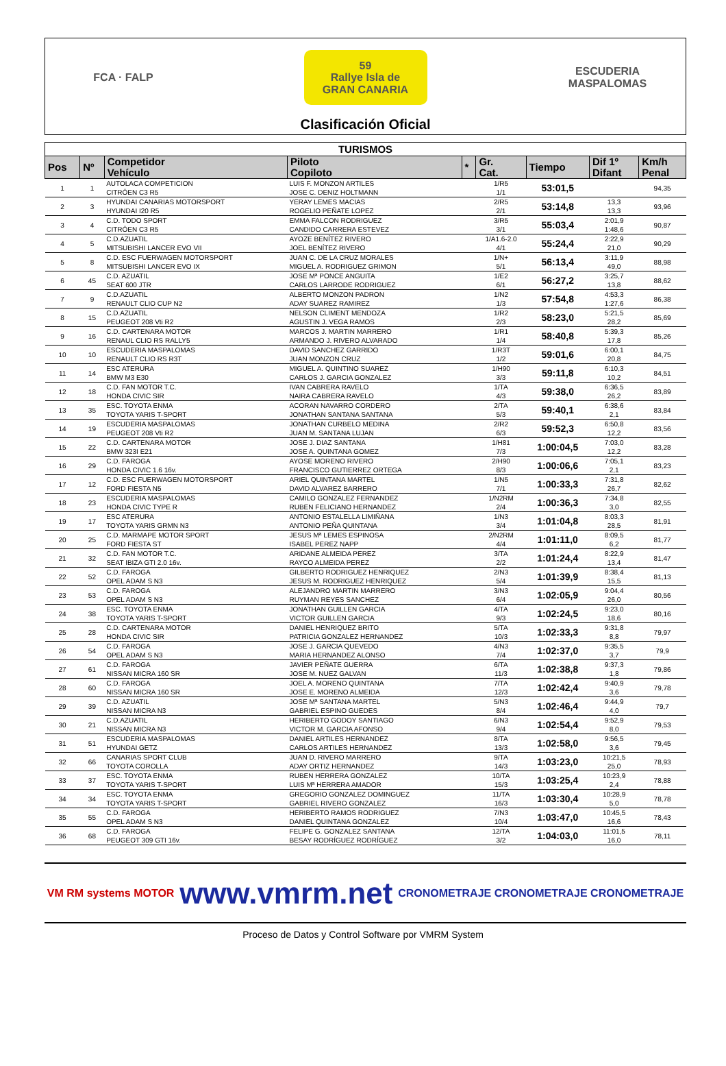FCA · FALP
59
Rallye Isla de
GRAN CANARIA
ESCUDERIA MASPALOMAS
Clasificación Oficial
| TURISMOS | | | | | | | | |
| Pos | Nº | Competidor Vehículo | Piloto Copiloto | * | Gr. Cat. | Tiempo | Dif 1º Difant | Km/h Penal |
| 1 | 1 | AUTOLACA COMPETICION CITRÖEN C3 R5 | LUIS F. MONZON ARTILES JOSE C. DENIZ HOLTMANN | | 1/R5 1/1 | 53:01,5 | | 94,35 |
| 2 | 3 | HYUNDAI CANARIAS MOTORSPORT HYUNDAI I20 R5 | YERAY LEMES MACIAS ROGELIO PEÑATE LOPEZ | | 2/R5 2/1 | 53:14,8 | 13,3 13,3 | 93,96 |
| 3 | 4 | C.D. TODO SPORT CITRÖEN C3 R5 | EMMA FALCON RODRIGUEZ CANDIDO CARRERA ESTEVEZ | | 3/R5 3/1 | 55:03,4 | 2:01,9 1:48,6 | 90,87 |
| 4 | 5 | C.D.AZUATIL MITSUBISHI LANCER EVO VII | AYOZE BENÍTEZ RIVERO JOEL BENÍTEZ RIVERO | | 1/A1.6-2.0 4/1 | 55:24,4 | 2:22,9 21,0 | 90,29 |
| 5 | 8 | C.D. ESC FUERWAGEN MOTORSPORT MITSUBISHI LANCER EVO IX | JUAN C. DE LA CRUZ MORALES MIGUEL A. RODRIGUEZ GRIMON | | 1/N+ 5/1 | 56:13,4 | 3:11,9 49,0 | 88,98 |
| 6 | 45 | C.D. AZUATIL SEAT 600 JTR | JOSE Mª PONCE ANGUITA CARLOS LARRODE RODRIGUEZ | | 1/E2 6/1 | 56:27,2 | 3:25,7 13,8 | 88,62 |
| 7 | 9 | C.D.AZUATIL RENAULT CLIO CUP N2 | ALBERTO MONZON PADRON ADAY SUAREZ RAMIREZ | | 1/N2 1/3 | 57:54,8 | 4:53,3 1:27,6 | 86,38 |
| 8 | 15 | C.D.AZUATIL PEUGEOT 208 Vti R2 | NELSON CLIMENT MENDOZA AGUSTIN J. VEGA RAMOS | | 1/R2 2/3 | 58:23,0 | 5:21,5 28,2 | 85,69 |
| 9 | 16 | C.D. CARTENARA MOTOR RENAUL CLIO RS RALLY5 | MARCOS J. MARTIN MARRERO ARMANDO J. RIVERO ALVARADO | | 1/R1 1/4 | 58:40,8 | 5:39,3 17,8 | 85,26 |
| 10 | 10 | ESCUDERIA MASPALOMAS RENAULT CLIO RS R3T | DAVID SANCHEZ GARRIDO JUAN MONZON CRUZ | | 1/R3T 1/2 | 59:01,6 | 6:00,1 20,8 | 84,75 |
| 11 | 14 | ESC ATERURA BMW M3 E30 | MIGUEL A. QUINTINO SUAREZ CARLOS J. GARCIA GONZALEZ | | 1/H90 3/3 | 59:11,8 | 6:10,3 10,2 | 84,51 |
| 12 | 18 | C.D. FAN MOTOR T.C. HONDA CIVIC SIR | IVAN CABRERA RAVELO NAIRA CABRERA RAVELO | | 1/TA 4/3 | 59:38,0 | 6:36,5 26,2 | 83,89 |
| 13 | 35 | ESC. TOYOTA ENMA TOYOTA YARIS T-SPORT | ACORAN NAVARRO CORDERO JONATHAN SANTANA SANTANA | | 2/TA 5/3 | 59:40,1 | 6:38,6 2,1 | 83,84 |
| 14 | 19 | ESCUDERIA MASPALOMAS PEUGEOT 208 Vti R2 | JONATHAN CURBELO MEDINA JUAN M. SANTANA LUJAN | | 2/R2 6/3 | 59:52,3 | 6:50,8 12,2 | 83,56 |
| 15 | 22 | C.D. CARTENARA MOTOR BMW 323I E21 | JOSE J. DIAZ SANTANA JOSE A. QUINTANA GOMEZ | | 1/H81 7/3 | 1:00:04,5 | 7:03,0 12,2 | 83,28 |
| 16 | 29 | C.D. FAROGA HONDA CIVIC 1.6 16v. | AYOSE MORENO RIVERO FRANCISCO GUTIERREZ ORTEGA | | 2/H90 8/3 | 1:00:06,6 | 7:05,1 2,1 | 83,23 |
| 17 | 12 | C.D. ESC FUERWAGEN MOTORSPORT FORD FIESTA N5 | ARIEL QUINTANA MARTEL DAVID ALVAREZ BARRERO | | 1/N5 7/1 | 1:00:33,3 | 7:31,8 26,7 | 82,62 |
| 18 | 23 | ESCUDERIA MASPALOMAS HONDA CIVIC TYPE R | CAMILO GONZALEZ FERNANDEZ RUBEN FELICIANO HERNANDEZ | | 1/N2RM 2/4 | 1:00:36,3 | 7:34,8 3,0 | 82,55 |
| 19 | 17 | ESC ATERURA TOYOTA YARIS GRMN N3 | ANTONIO ESTALELLA LIMIÑANA ANTONIO PEÑA QUINTANA | | 1/N3 3/4 | 1:01:04,8 | 8:03,3 28,5 | 81,91 |
| 20 | 25 | C.D. MARMAPE MOTOR SPORT FORD FIESTA ST | JESUS Mª LEMES ESPINOSA ISABEL PEREZ NAPP | | 2/N2RM 4/4 | 1:01:11,0 | 8:09,5 6,2 | 81,77 |
| 21 | 32 | C.D. FAN MOTOR T.C. SEAT IBIZA GTI 2.0 16v. | ARIDANE ALMEIDA PEREZ RAYCO ALMEIDA PEREZ | | 3/TA 2/2 | 1:01:24,4 | 8:22,9 13,4 | 81,47 |
| 22 | 52 | C.D. FAROGA OPEL ADAM S N3 | GILBERTO RODRIGUEZ HENRIQUEZ JESUS M. RODRIGUEZ HENRIQUEZ | | 2/N3 5/4 | 1:01:39,9 | 8:38,4 15,5 | 81,13 |
| 23 | 53 | C.D. FAROGA OPEL ADAM S N3 | ALEJANDRO MARTIN MARRERO RUYMAN REYES SANCHEZ | | 3/N3 6/4 | 1:02:05,9 | 9:04,4 26,0 | 80,56 |
| 24 | 38 | ESC. TOYOTA ENMA TOYOTA YARIS T-SPORT | JONATHAN GUILLEN GARCIA VICTOR GUILLEN GARCIA | | 4/TA 9/3 | 1:02:24,5 | 9:23,0 18,6 | 80,16 |
| 25 | 28 | C.D. CARTENARA MOTOR HONDA CIVIC SIR | DANIEL HENRIQUEZ BRITO PATRICIA GONZALEZ HERNANDEZ | | 5/TA 10/3 | 1:02:33,3 | 9:31,8 8,8 | 79,97 |
| 26 | 54 | C.D. FAROGA OPEL ADAM S N3 | JOSE J. GARCIA QUEVEDO MARIA HERNANDEZ ALONSO | | 4/N3 7/4 | 1:02:37,0 | 9:35,5 3,7 | 79,9 |
| 27 | 61 | C.D. FAROGA NISSAN MICRA 160 SR | JAVIER PEÑATE GUERRA JOSE M. NUEZ GALVAN | | 6/TA 11/3 | 1:02:38,8 | 9:37,3 1,8 | 79,86 |
| 28 | 60 | C.D. FAROGA NISSAN MICRA 160 SR | JOEL A. MORENO QUINTANA JOSE E. MORENO ALMEIDA | | 7/TA 12/3 | 1:02:42,4 | 9:40,9 3,6 | 79,78 |
| 29 | 39 | C.D. AZUATIL NISSAN MICRA N3 | JOSE Mª SANTANA MARTEL GABRIEL ESPINO GUEDES | | 5/N3 8/4 | 1:02:46,4 | 9:44,9 4,0 | 79,7 |
| 30 | 21 | C.D.AZUATIL NISSAN MICRA N3 | HERIBERTO GODOY SANTIAGO VICTOR M. GARCIA AFONSO | | 6/N3 9/4 | 1:02:54,4 | 9:52,9 8,0 | 79,53 |
| 31 | 51 | ESCUDERIA MASPALOMAS HYUNDAI GETZ | DANIEL ARTILES HERNANDEZ CARLOS ARTILES HERNANDEZ | | 8/TA 13/3 | 1:02:58,0 | 9:56,5 3,6 | 79,45 |
| 32 | 66 | CANARIAS SPORT CLUB TOYOTA COROLLA | JUAN D. RIVERO MARRERO ADAY ORTIZ HERNANDEZ | | 9/TA 14/3 | 1:03:23,0 | 10:21,5 25,0 | 78,93 |
| 33 | 37 | ESC. TOYOTA ENMA TOYOTA YARIS T-SPORT | RUBEN HERRERA GONZALEZ LUIS Mª HERRERA AMADOR | | 10/TA 15/3 | 1:03:25,4 | 10:23,9 2,4 | 78,88 |
| 34 | 34 | ESC. TOYOTA ENMA TOYOTA YARIS T-SPORT | GREGORIO GONZALEZ DOMINGUEZ GABRIEL RIVERO GONZALEZ | | 11/TA 16/3 | 1:03:30,4 | 10:28,9 5,0 | 78,78 |
| 35 | 55 | C.D. FAROGA OPEL ADAM S N3 | HERIBERTO RAMOS RODRIGUEZ DANIEL QUINTANA GONZALEZ | | 7/N3 10/4 | 1:03:47,0 | 10:45,5 16,6 | 78,43 |
| 36 | 68 | C.D. FAROGA PEUGEOT 309 GTI 16v. | FELIPE G. GONZALEZ SANTANA BESAY RODRÍGUEZ RODRÍGUEZ | | 12/TA 3/2 | 1:04:03,0 | 11:01,5 16,0 | 78,11 |
VM RM systems MOTOR www.vmrm.net CRONOMETRAJE CRONOMETRAJE CRONOMETRAJE
Proceso de Datos y Control Software por VMRM System